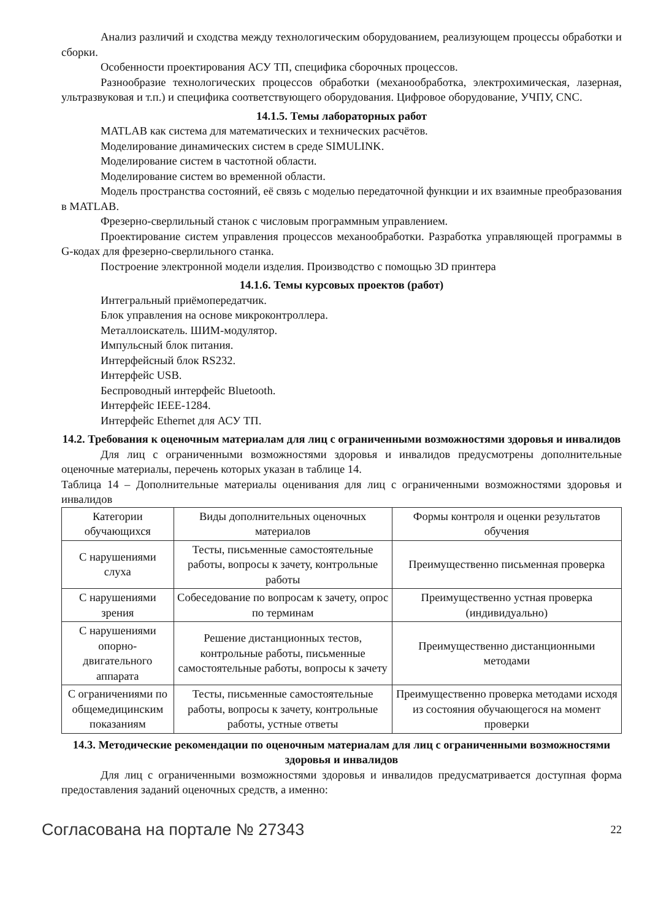Анализ различий и сходства между технологическим оборудованием, реализующем процессы обработки и сборки.
Особенности проектирования АСУ ТП, специфика сборочных процессов.
Разнообразие технологических процессов обработки (механообработка, электрохимическая, лазерная, ультразвуковая и т.п.) и специфика соответствующего оборудования. Цифровое оборудование, УЧПУ, CNC.
14.1.5. Темы лабораторных работ
MATLAB как система для математических и технических расчётов.
Моделирование динамических систем в среде SIMULINK.
Моделирование систем в частотной области.
Моделирование систем во временной области.
Модель пространства состояний, её связь с моделью передаточной функции и их взаимные преобразования в MATLAB.
Фрезерно-сверлильный станок с числовым программным управлением.
Проектирование систем управления процессов механообработки. Разработка управляющей программы в G-кодах для фрезерно-сверлильного станка.
Построение электронной модели изделия. Производство с помощью 3D принтера
14.1.6. Темы курсовых проектов (работ)
Интегральный приёмопередатчик.
Блок управления на основе микроконтроллера.
Металлоискатель. ШИМ-модулятор.
Импульсный блок питания.
Интерфейсный блок RS232.
Интерфейс USB.
Беспроводный интерфейс Bluetooth.
Интерфейс IEEE-1284.
Интерфейс Ethernet для АСУ ТП.
14.2. Требования к оценочным материалам для лиц с ограниченными возможностями здоровья и инвалидов
Для лиц с ограниченными возможностями здоровья и инвалидов предусмотрены дополнительные оценочные материалы, перечень которых указан в таблице 14.
Таблица 14 – Дополнительные материалы оценивания для лиц с ограниченными возможностями здоровья и инвалидов
| Категории обучающихся | Виды дополнительных оценочных материалов | Формы контроля и оценки результатов обучения |
| С нарушениями слуха | Тесты, письменные самостоятельные работы, вопросы к зачету, контрольные работы | Преимущественно письменная проверка |
| С нарушениями зрения | Собеседование по вопросам к зачету, опрос по терминам | Преимущественно устная проверка (индивидуально) |
| С нарушениями опорно-двигательного аппарата | Решение дистанционных тестов, контрольные работы, письменные самостоятельные работы, вопросы к зачету | Преимущественно дистанционными методами |
| С ограничениями по общемедицинским показаниям | Тесты, письменные самостоятельные работы, вопросы к зачету, контрольные работы, устные ответы | Преимущественно проверка методами исходя из состояния обучающегося на момент проверки |
14.3. Методические рекомендации по оценочным материалам для лиц с ограниченными возможностями здоровья и инвалидов
Для лиц с ограниченными возможностями здоровья и инвалидов предусматривается доступная форма предоставления заданий оценочных средств, а именно:
Согласована на портале № 27343 22